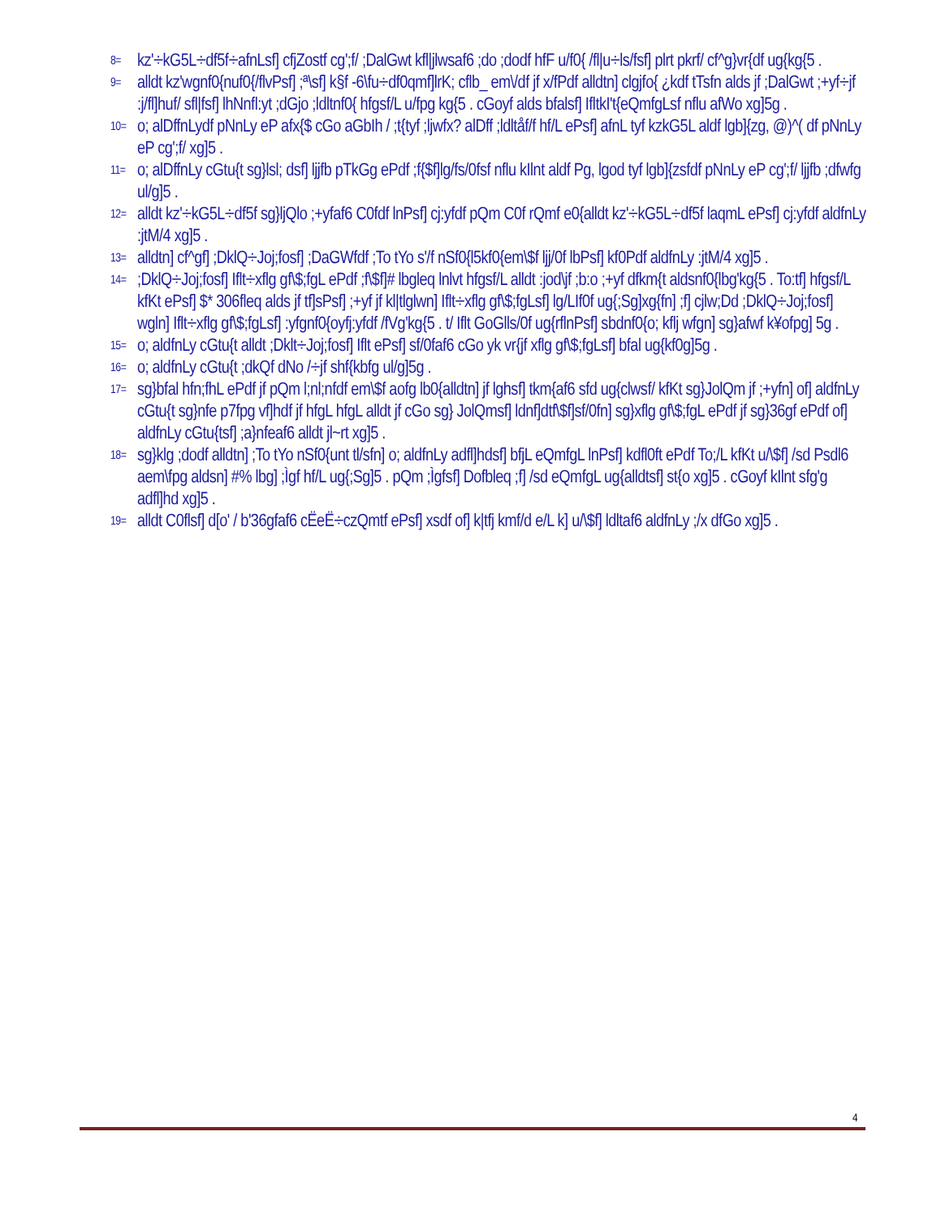8= kz'÷kG5L÷df5f÷afnLsf] cfjZostf cg';f/ ;DalGwt kfl|jlwsaf6 ;do ;dodf hfF u/f0{ /fl|u÷ls/fsf] plrt pkrf/ cf^g}vr{df ug{kg{5 .
9= alldt kz'wgnf0{nuf0{/flvPsf] ;ª\sf] k§f -6\fu÷df0qmf]lrK; cflb_ em\/df jf x/fPdf alldtn] clgjfo{ ¿kdf tTsfn alds jf ;DalGwt ;+yf÷jf :j/fl]huf/ sfl|fsf] lhNnfl:yt ;dGjo ;ldltnf0{ hfgsf/L u/fpg kg{5 . cGoyf alds bfalsf] IfltkI't{eQmfgLsf nflu afWo xg]5g .
10= o; alDffnLydf pNnLy eP afx{$ cGo aGbIh / ;t{tyf ;ljwfx? alDff ;ldltåf/f hf/L ePsf] afnL tyf kzkG5L aldf lgb]{zg, @)^( df pNnLy eP cg';f/ xg]5 .
11= o; alDffnLy cGtu{t sg}lsl; dsf] ljjfb pTkGg ePdf ;f{$f]lg/fs/0fsf nflu kIlnt aldf Pg, lgod tyf lgb]{zsfdf pNnLy eP cg';f/ ljjfb ;dfwfg ul/g]5 .
12= alldt kz'÷kG5L÷df5f sg}ljQlo ;+yfaf6 C0fdf lnPsf] cj:yfdf pQm C0f rQmf e0{alldt kz'÷kG5L÷df5f laqmL ePsf] cj:yfdf aldfnLy :jtM/4 xg]5 .
13= alldtn] cf^gf] ;DklQ÷Joj;fosf] ;DaGWfdf ;To tYo s'/f nSf0{l5kf0{em\$f ljj/0f lbPsf] kf0Pdf aldfnLy :jtM/4 xg]5 .
14=;DklQ÷Joj;fosf] Iflt÷xflg gf\$;fgL ePdf ;f\$f]# lbgleq lnlvt hfgsf/L alldt :jod\jf ;b:o ;+yf dfkm{t aldsnf0{lbg'kg{5 . To:tf] hfgsf/L kfKt ePsf] $* 306fleq alds jf tf]sPsf] ;+yf jf kl|tlglwn] Iflt÷xflg gf\$;fgLsf] lg/LIf0f ug{;Sg]xg{fn] ;f] cjlw;Dd ;DklQ÷Joj;fosf] wgln] Iflt÷xflg gf\$;fgLsf] :yfgnf0{oyfj:yfdf /fVg'kg{5 . t/ Iflt GoGlls/0f ug{rflnPsf] sbdnf0{o; kflj wfgn] sg}afwf k¥ofpg] 5g .
15= o; aldfnLy cGtu{t alldt ;Dklt÷Joj;fosf] Iflt ePsf] sf/0faf6 cGo yk vr{jf xflg gf\$;fgLsf] bfal ug{kf0g]5g .
16= o; aldfnLy cGtu{t ;dkQf dNo /÷jf shf{kbfg ul/g]5g .
17= sg}bfal hfn;fhL ePdf jf pQm l;nl;nfdf em\$f aofg lb0{alldtn] jf lghsf] tkm{af6 sfd ug{clwsf/ kfKt sg}JolQm jf ;+yfn] of] aldfnLy cGtu{t sg}nfe p7fpg vf]hdf jf hfgL hfgL alldt jf cGo sg} JolQmsf] ldnf]dtf\$f]sf/0fn] sg}xflg gf\$;fgL ePdf jf sg}36gf ePdf of] aldfnLy cGtu{tsf] ;a}nfeaf6 alldt jl~rt xg]5 .
18= sg}klg ;dodf alldtn] ;To tYo nSf0{unt tl/sfn] o; aldfnLy adfl]hdsf] bfjL eQmfgL lnPsf] kdfl0ft ePdf To;/L kfKt u/\$f] /sd Psdl6 aem\fpg aldsn] #% lbg] ;Ìgf hf/L ug{;Sg]5 . pQm ;Ìgfsf] Dofbleq ;f] /sd eQmfgL ug{alldtsf] st{o xg]5 . cGoyf kIlnt sfg'g adfl]hd xg]5 .
19= alldt C0flsf] d[o' / b'36gfaf6 cËeË÷czQmtf ePsf] xsdf of] k|tfj kmf/d e/L k] u/\$f] ldltaf6 aldfnLy ;/x dfGo xg]5 .
4